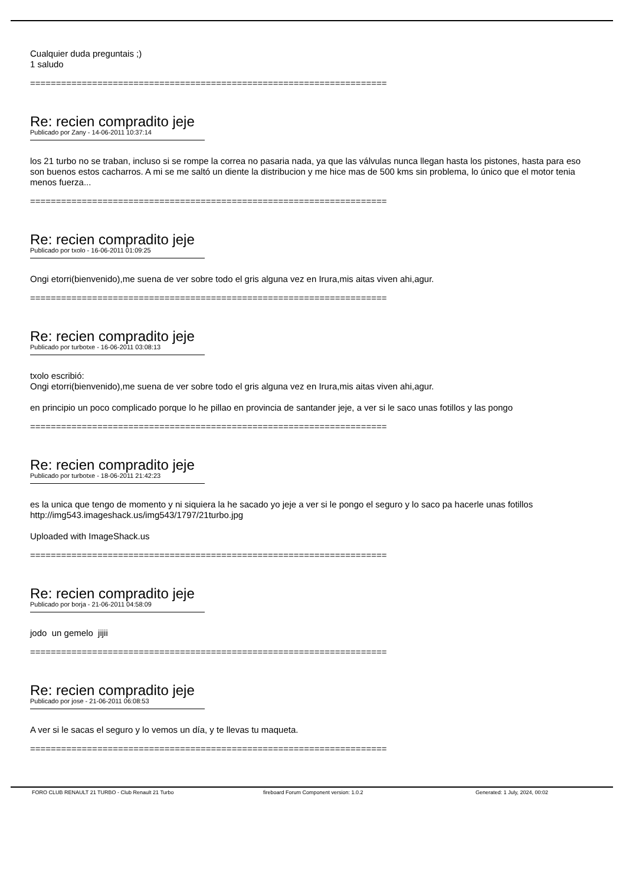Cualquier duda preguntais ;)
1 saludo
=====================================================================
Re: recien compradito jeje
Publicado por Zany - 14-06-2011 10:37:14
los 21 turbo no se traban, incluso si se rompe la correa no pasaria nada, ya que las válvulas nunca llegan hasta los pistones, hasta para eso son buenos estos cacharros. A mi se me saltó un diente la distribucion y me hice mas de 500 kms sin problema, lo único que el motor tenia menos fuerza...
=====================================================================
Re: recien compradito jeje
Publicado por txolo - 16-06-2011 01:09:25
Ongi etorri(bienvenido),me suena de ver sobre todo el gris alguna vez en Irura,mis aitas viven ahi,agur.
=====================================================================
Re: recien compradito jeje
Publicado por turbotxe - 16-06-2011 03:08:13
txolo escribió:
Ongi etorri(bienvenido),me suena de ver sobre todo el gris alguna vez en Irura,mis aitas viven ahi,agur.
en principio un poco complicado porque lo he pillao en provincia de santander jeje, a ver si le saco unas fotillos y las pongo
=====================================================================
Re: recien compradito jeje
Publicado por turbotxe - 18-06-2011 21:42:23
es la unica que tengo de momento y ni siquiera la he sacado yo jeje a ver si le pongo el seguro y lo saco pa hacerle unas fotillos
http://img543.imageshack.us/img543/1797/21turbo.jpg
Uploaded with ImageShack.us
=====================================================================
Re: recien compradito jeje
Publicado por borja - 21-06-2011 04:58:09
jodo un gemelo jijii
=====================================================================
Re: recien compradito jeje
Publicado por jose - 21-06-2011 06:08:53
A ver si le sacas el seguro y lo vemos un día, y te llevas tu maqueta.
=====================================================================
FORO CLUB RENAULT 21 TURBO - Club Renault 21 Turbo fireboard Forum Component version: 1.0.2 Generated: 1 July, 2024, 00:02